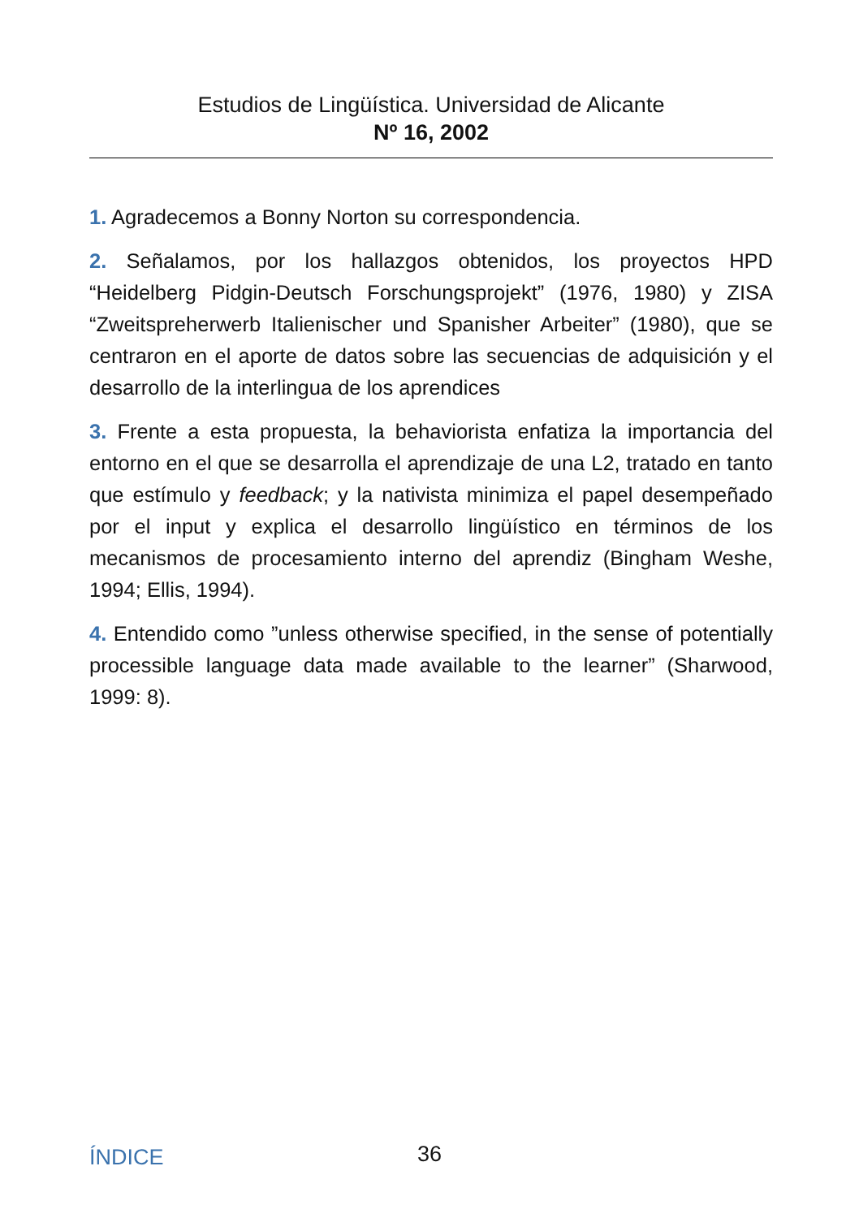Estudios de Lingüística. Universidad de Alicante
Nº 16, 2002
1. Agradecemos a Bonny Norton su correspondencia.
2. Señalamos, por los hallazgos obtenidos, los proyectos HPD “Heidelberg Pidgin-Deutsch Forschungsprojekt” (1976, 1980) y ZISA “Zweitspreherwerb Italienischer und Spanisher Arbeiter” (1980), que se centraron en el aporte de datos sobre las secuencias de adquisición y el desarrollo de la interlingua de los aprendices
3. Frente a esta propuesta, la behaviorista enfatiza la importancia del entorno en el que se desarrolla el aprendizaje de una L2, tratado en tanto que estímulo y feedback; y la nativista minimiza el papel desempeñado por el input y explica el desarrollo lingüístico en términos de los mecanismos de procesamiento interno del aprendiz (Bingham Weshe, 1994; Ellis, 1994).
4. Entendido como ”unless otherwise specified, in the sense of potentially processible language data made available to the learner” (Sharwood, 1999: 8).
ÍNDICE 36